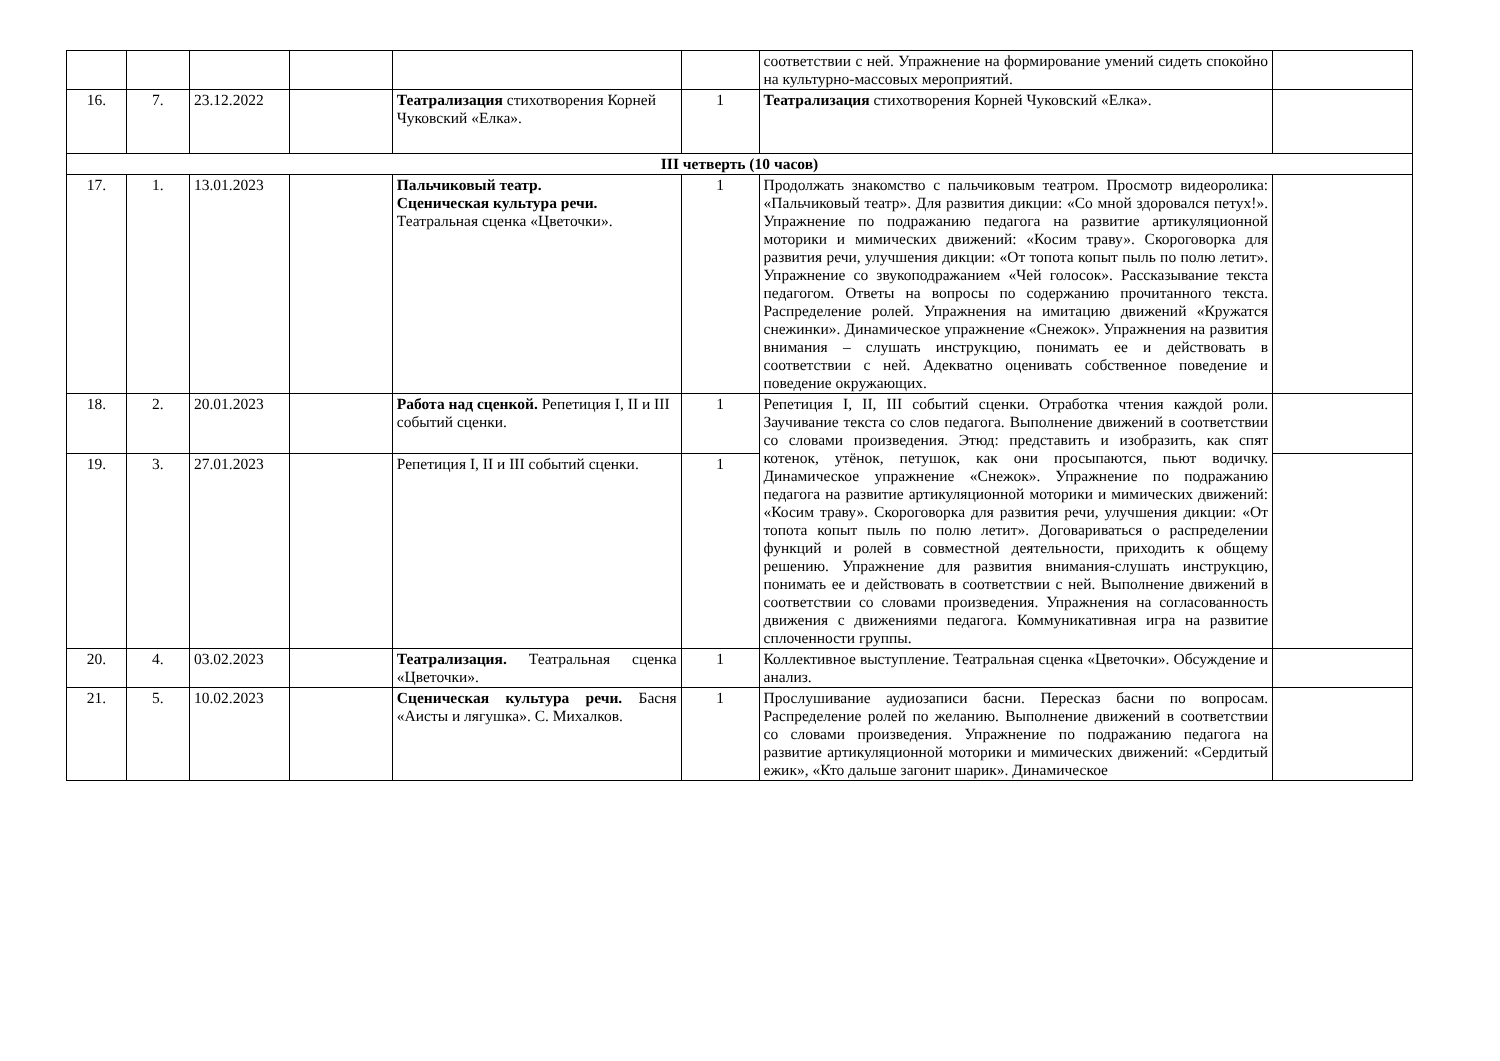| | | | | | | соответствии с ней. Упражнение на формирование умений сидеть спокойно на культурно-массовых мероприятий. | |
| 16. | 7. | 23.12.2022 | | Театрализация стихотворения Корней Чуковский «Елка». | 1 | Театрализация стихотворения Корней Чуковский «Елка». | |
| III четверть (10 часов) | | | | | | | |
| 17. | 1. | 13.01.2023 | | Пальчиковый театр. Сценическая культура речи. Театральная сценка «Цветочки». | 1 | Продолжать знакомство с пальчиковым театром. Просмотр видеоролика: «Пальчиковый театр». Для развития дикции: «Со мной здоровался петух!». Упражнение по подражанию педагога на развитие артикуляционной моторики и мимических движений: «Косим траву». Скороговорка для развития речи, улучшения дикции: «От топота копыт пыль по полю летит». Упражнение со звукоподражанием «Чей голосок». Рассказывание текста педагогом. Ответы на вопросы по содержанию прочитанного текста. Распределение ролей. Упражнения на имитацию движений «Кружатся снежинки». Динамическое упражнение «Снежок». Упражнения на развития внимания – слушать инструкцию, понимать ее и действовать в соответствии с ней. Адекватно оценивать собственное поведение и поведение окружающих. | |
| 18. | 2. | 20.01.2023 | | Работа над сценкой. Репетиция I, II и III событий сценки. | 1 | Репетиция I, II, III событий сценки. Отработка чтения каждой роли. Заучивание текста со слов педагога. Выполнение движений в соответствии со словами произведения. Этюд: представить и изобразить, как спят котенок, утёнок, петушок, как они просыпаются, пьют водичку. Динамическое упражнение «Снежок». Упражнение по подражанию педагога на развитие артикуляционной моторики и мимических движений: «Косим траву». Скороговорка для развития речи, улучшения дикции: «От топота копыт пыль по полю летит». Договариваться о распределении функций и ролей в совместной деятельности, приходить к общему решению. Упражнение для развития внимания-слушать инструкцию, понимать ее и действовать в соответствии с ней. Выполнение движений в соответствии со словами произведения. Упражнения на согласованность движения с движениями педагога. Коммуникативная игра на развитие сплоченности группы. | |
| 19. | 3. | 27.01.2023 | | Репетиция I, II и III событий сценки. | 1 | | |
| 20. | 4. | 03.02.2023 | | Театрализация. Театральная сценка «Цветочки». | 1 | Коллективное выступление. Театральная сценка «Цветочки». Обсуждение и анализ. | |
| 21. | 5. | 10.02.2023 | | Сценическая культура речи. Басня «Аисты и лягушка». С. Михалков. | 1 | Прослушивание аудиозаписи басни. Пересказ басни по вопросам. Распределение ролей по желанию. Выполнение движений в соответствии со словами произведения. Упражнение по подражанию педагога на развитие артикуляционной моторики и мимических движений: «Сердитый ежик», «Кто дальше загонит шарик». Динамическое | |